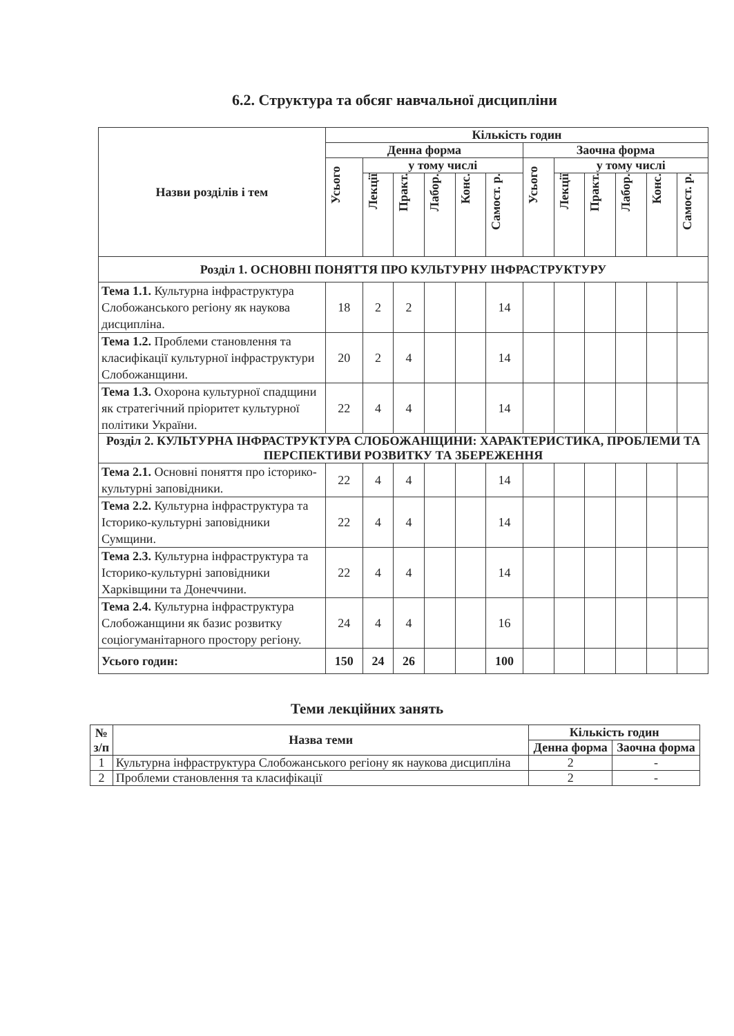6.2. Структура та обсяг навчальної дисципліни
| Назви розділів і тем | Кількість годин | | | | | | | | | | | |
| --- | --- | --- | --- | --- | --- | --- | --- | --- | --- | --- | --- | --- |
| | Денна форма | | | | | | Заочна форма | | | | | |
| | Усього | у тому числі | | | | | Усього | у тому числі | | | | |
| | | Лекції | Практ. | Лабор. | Конс. | Самост. р. | | Лекції | Практ. | Лабор. | Конс. | Самост. р. |
| Розділ 1. ОСНОВНІ ПОНЯТТЯ ПРО КУЛЬТУРНУ ІНФРАСТРУКТУРУ | | | | | | | | | | | | |
| Тема 1.1. Культурна інфраструктура Слобожанського регіону як наукова дисципліна. | 18 | 2 | 2 | | | 14 | | | | | | |
| Тема 1.2. Проблеми становлення та класифікації культурної інфраструктури Слобожанщини. | 20 | 2 | 4 | | | 14 | | | | | | |
| Тема 1.3. Охорона культурної спадщини як стратегічний пріоритет культурної політики України. | 22 | 4 | 4 | | | 14 | | | | | | |
| Розділ 2. КУЛЬТУРНА ІНФРАСТРУКТУРА СЛОБОЖАНЩИНИ: ХАРАКТЕРИСТИКА, ПРОБЛЕМИ ТА ПЕРСПЕКТИВИ РОЗВИТКУ ТА ЗБЕРЕЖЕННЯ | | | | | | | | | | | | |
| Тема 2.1. Основні поняття про історико-культурні заповідники. | 22 | 4 | 4 | | | 14 | | | | | | |
| Тема 2.2. Культурна інфраструктура та Історико-культурні заповідники Сумщини. | 22 | 4 | 4 | | | 14 | | | | | | |
| Тема 2.3. Культурна інфраструктура та Історико-культурні заповідники Харківщини та Донеччини. | 22 | 4 | 4 | | | 14 | | | | | | |
| Тема 2.4. Культурна інфраструктура Слобожанщини як базис розвитку соціогуманітарного простору регіону. | 24 | 4 | 4 | | | 16 | | | | | | |
| Усього годин: | 150 | 24 | 26 | | | 100 | | | | | | |
Теми лекційних занять
| № з/п | Назва теми | Кількість годин | |
| --- | --- | --- | --- |
| | | Денна форма | Заочна форма |
| 1 | Культурна інфраструктура Слобожанського регіону як наукова дисципліна | 2 | - |
| 2 | Проблеми становлення та класифікації | 2 | - |